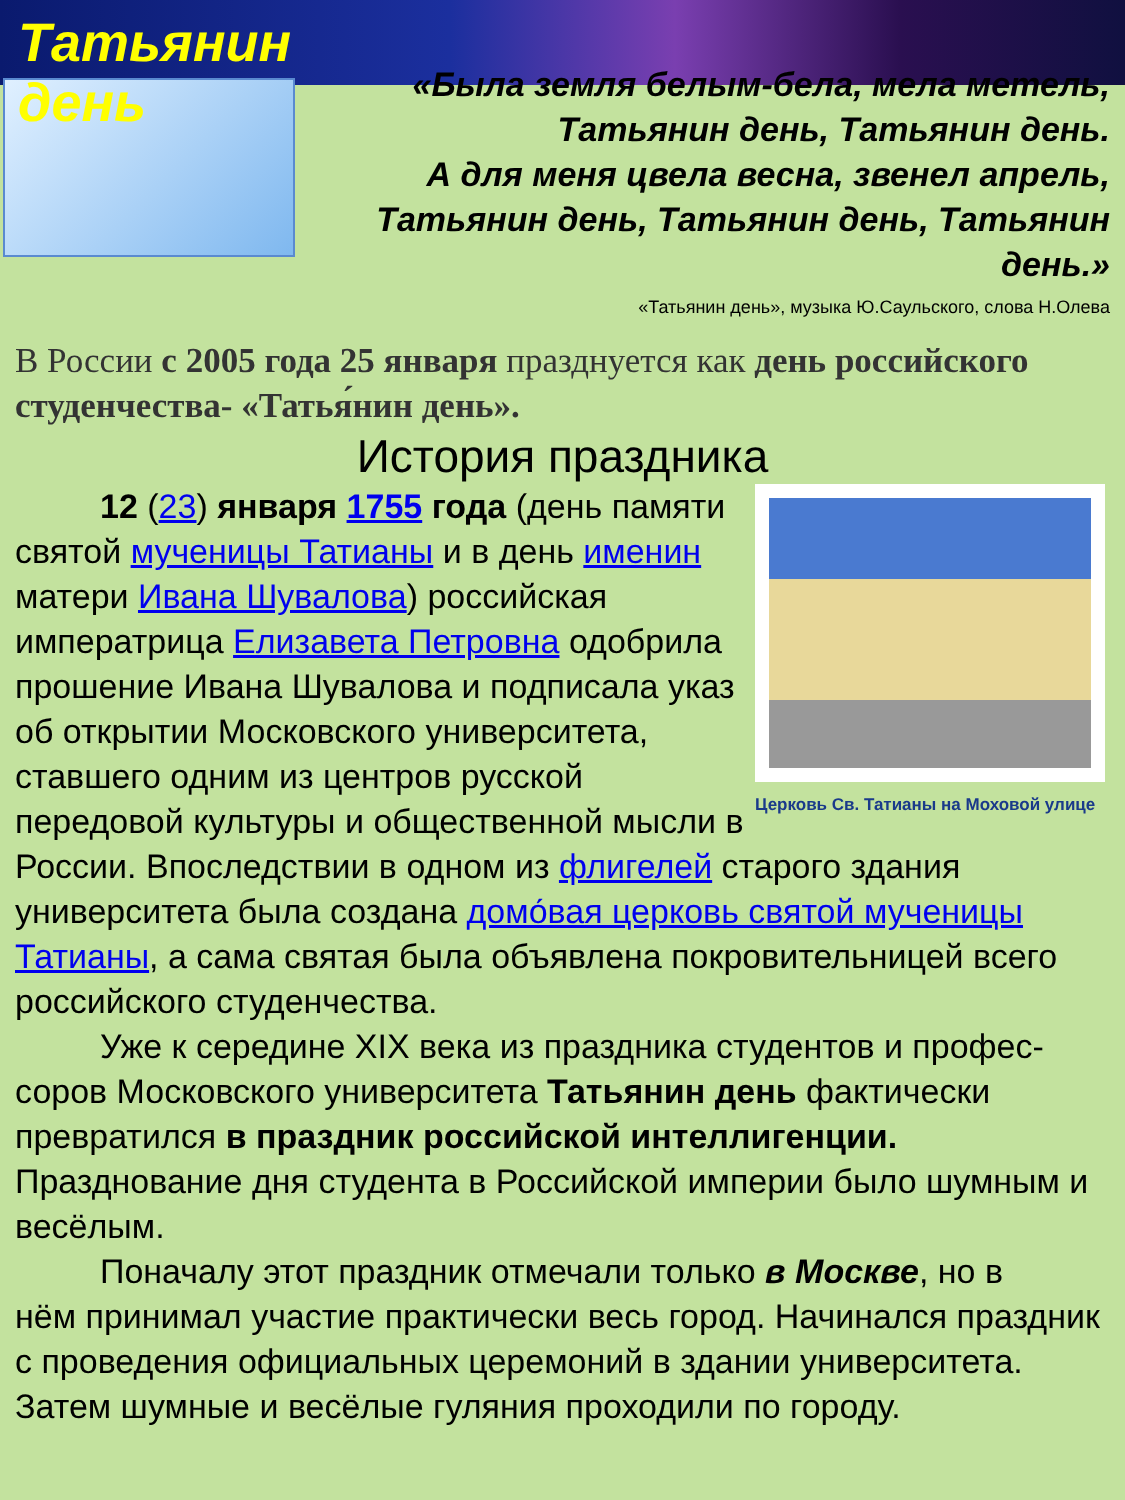Татьянин день
«Была земля белым-бела, мела метель,
Татьянин день, Татьянин день.
А для меня цвела весна, звенел апрель,
Татьянин день, Татьянин день, Татьянин день.»
«Татьянин день», музыка Ю.Саульского, слова Н.Олева
В России с 2005 года 25 января празднуется как день российского студенчества- «Татья́нин день».
История праздника
Церковь Св. Татианы на Моховой улице
12 (23) января 1755 года (день памяти
святой мученицы Татианы и в день именин матери Ивана Шувалова) российская императрица Елизавета Петровна одобрила прошение Ивана Шувалова и подписала указ об открытии Московского университета, ставшего одним из центров русской передовой культуры и общественной мысли в России. Впоследствии в одном из флигелей старого здания университета была создана домо́вая церковь святой мученицы Татианы, а сама святая была объявлена покровительницей всего российского студенчества.
Уже к середине XIX века из праздника студентов и профес-
соров Московского университета Татьянин день фактически превратился в праздник российской интеллигенции. Празднование дня студента в Российской империи было шумным и весёлым.
Поначалу этот праздник отмечали только в Москве, но в
нём принимал участие практически весь город. Начинался праздник с проведения официальных церемоний в здании университета. Затем шумные и весёлые гуляния проходили по городу.